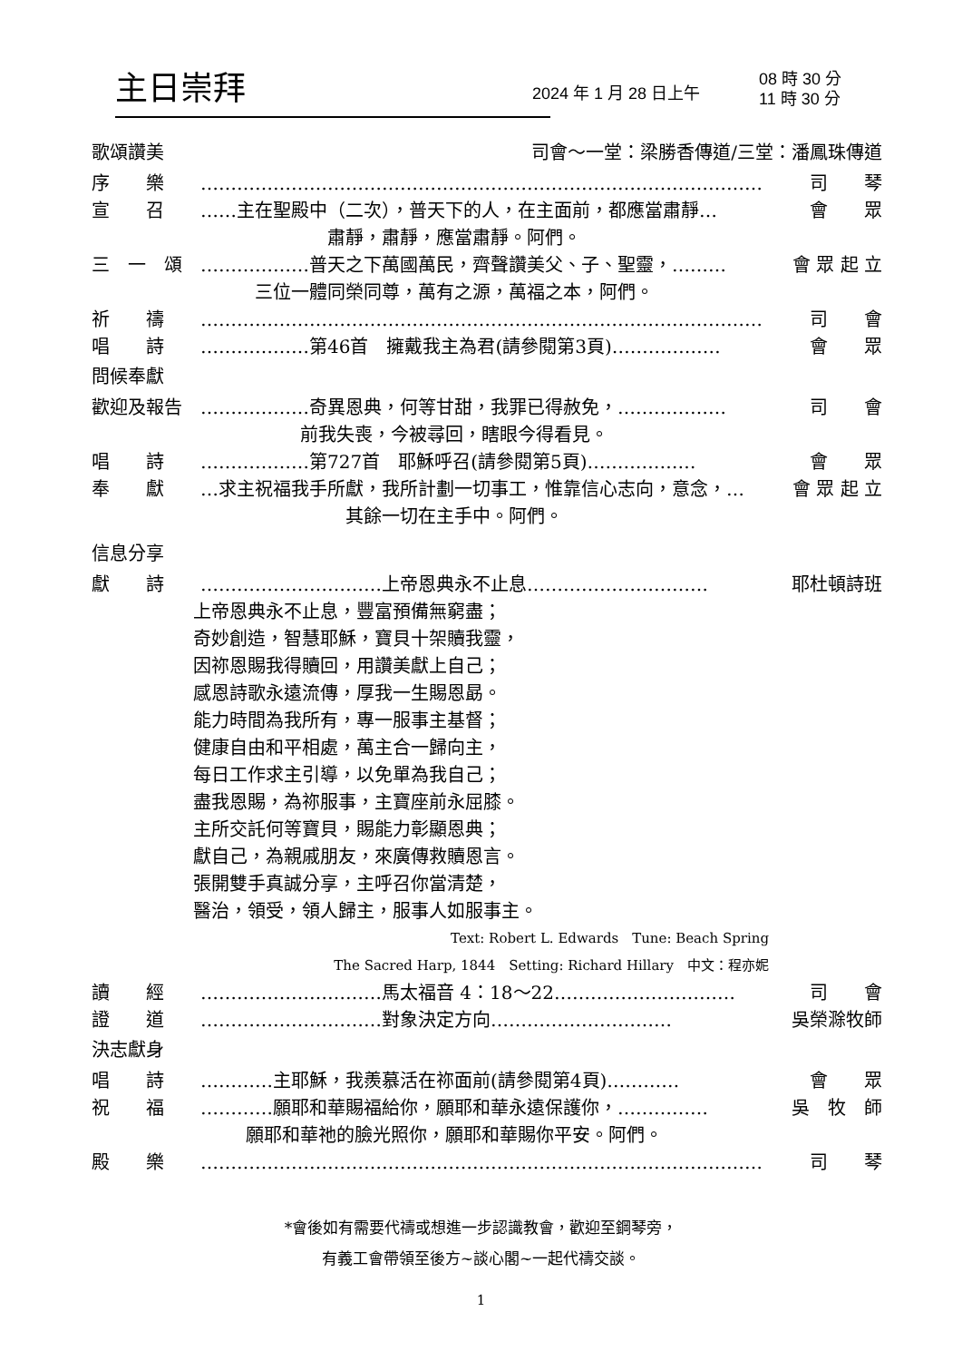主日崇拜
2024 年 1 月 28 日上午
08 時 30 分
11 時 30 分
歌頌讚美 司會～一堂：梁勝香傳道/三堂：潘鳳珠傳道
序　　樂 ………………………………………………………………………………… 司　　琴
宣　　召 ……主在聖殿中（二次），普天下的人，在主面前，都應當肅靜… 會　　眾
肅靜，肅靜，應當肅靜。阿們。
三　一　頌 ………………普天之下萬國萬民，齊聲讚美父、子、聖靈，……… 會 眾 起 立
三位一體同榮同尊，萬有之源，萬福之本，阿們。
祈　　禱 ………………………………………………………………………………… 司　　會
唱　　詩 ………………第46首　擁戴我主為君(請參閱第3頁)……………… 會　　眾
問候奉獻
歡迎及報告 ………………奇異恩典，何等甘甜，我罪已得赦免，……………… 司　　會
前我失喪，今被尋回，瞎眼今得看見。
唱　　詩 ………………第727首　耶穌呼召(請參閱第5頁)……………… 會　　眾
奉　　獻 …求主祝福我手所獻，我所計劃一切事工，惟靠信心志向，意念，… 會 眾 起 立
其餘一切在主手中。阿們。
信息分享
獻　　詩 …………………………上帝恩典永不止息………………………… 耶杜頓詩班
上帝恩典永不止息，豐富預備無窮盡；
奇妙創造，智慧耶穌，寶貝十架贖我靈，
因祢恩賜我得贖回，用讚美獻上自己；
感恩詩歌永遠流傳，厚我一生賜恩勗。
能力時間為我所有，專一服事主基督；
健康自由和平相處，萬主合一歸向主，
每日工作求主引導，以免單為我自己；
盡我恩賜，為祢服事，主寶座前永屈膝。
主所交託何等寶貝，賜能力彰顯恩典；
獻自己，為親戚朋友，來廣傳救贖恩言。
張開雙手真誠分享，主呼召你當清楚，
醫治，領受，領人歸主，服事人如服事主。
Text: Robert L. Edwards　Tune: Beach Spring
The Sacred Harp, 1844　Setting: Richard Hillary　中文：程亦妮
讀　　經 …………………………馬太福音 4：18～22………………………… 司　　會
證　　道 …………………………對象決定方向………………………… 吳榮滁牧師
決志獻身
唱　　詩 …………主耶穌，我羨慕活在祢面前(請參閱第4頁)………… 會　　眾
祝　　福 …………願耶和華賜福給你，願耶和華永遠保護你，…………… 吳　牧　師
願耶和華祂的臉光照你，願耶和華賜你平安。阿們。
殿　　樂 ………………………………………………………………………………… 司　　琴
*會後如有需要代禱或想進一步認識教會，歡迎至鋼琴旁，
有義工會帶領至後方~談心閣~一起代禱交談。
1